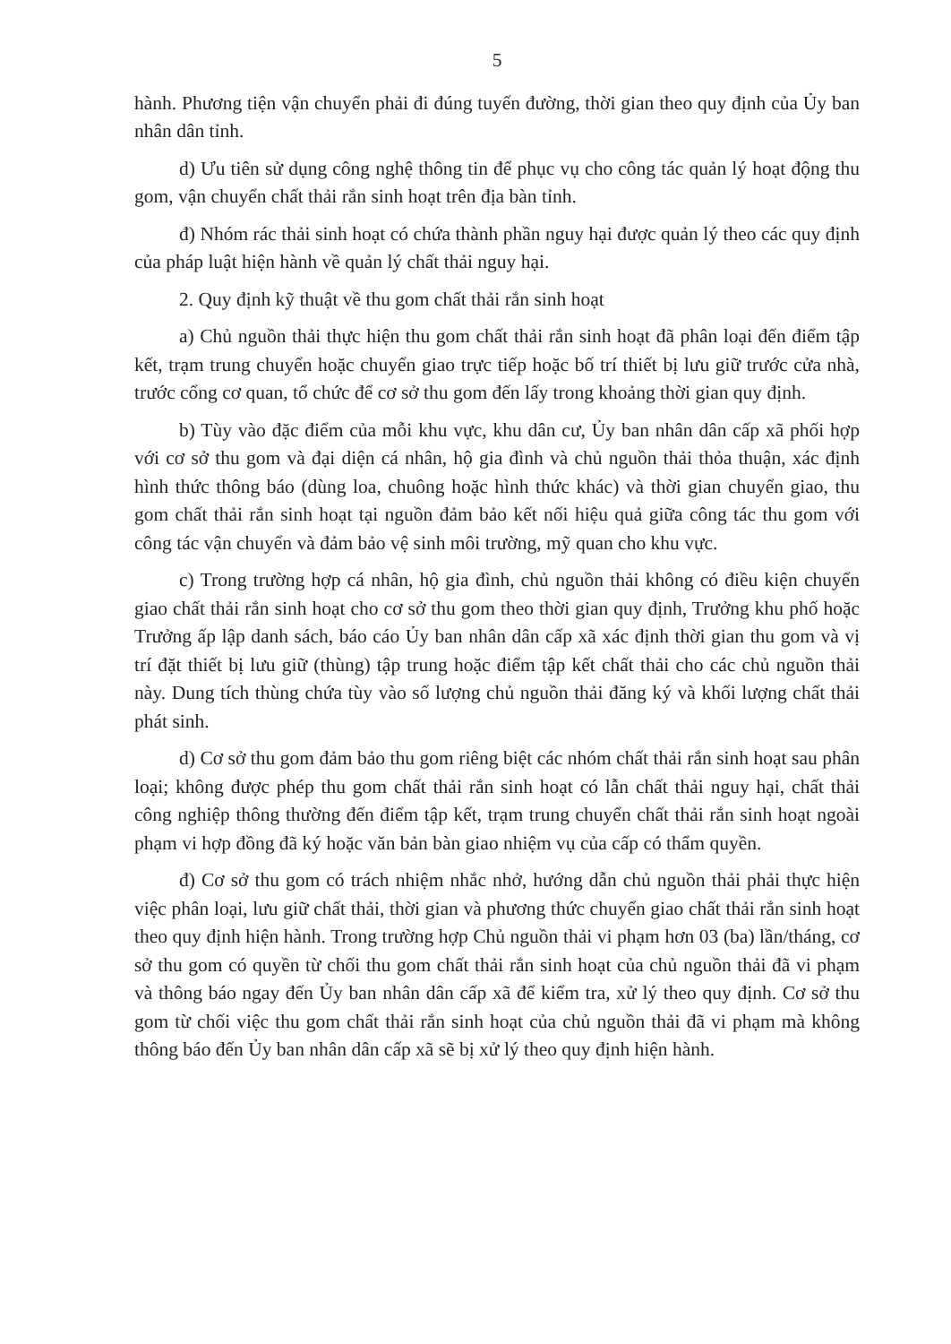5
hành. Phương tiện vận chuyển phải đi đúng tuyến đường, thời gian theo quy định của Ủy ban nhân dân tỉnh.
d) Ưu tiên sử dụng công nghệ thông tin để phục vụ cho công tác quản lý hoạt động thu gom, vận chuyển chất thải rắn sinh hoạt trên địa bàn tỉnh.
đ) Nhóm rác thải sinh hoạt có chứa thành phần nguy hại được quản lý theo các quy định của pháp luật hiện hành về quản lý chất thải nguy hại.
2. Quy định kỹ thuật về thu gom chất thải rắn sinh hoạt
a) Chủ nguồn thải thực hiện thu gom chất thải rắn sinh hoạt đã phân loại đến điểm tập kết, trạm trung chuyển hoặc chuyển giao trực tiếp hoặc bố trí thiết bị lưu giữ trước cửa nhà, trước cổng cơ quan, tổ chức để cơ sở thu gom đến lấy trong khoảng thời gian quy định.
b) Tùy vào đặc điểm của mỗi khu vực, khu dân cư, Ủy ban nhân dân cấp xã phối hợp với cơ sở thu gom và đại diện cá nhân, hộ gia đình và chủ nguồn thải thỏa thuận, xác định hình thức thông báo (dùng loa, chuông hoặc hình thức khác) và thời gian chuyển giao, thu gom chất thải rắn sinh hoạt tại nguồn đảm bảo kết nối hiệu quả giữa công tác thu gom với công tác vận chuyển và đảm bảo vệ sinh môi trường, mỹ quan cho khu vực.
c) Trong trường hợp cá nhân, hộ gia đình, chủ nguồn thải không có điều kiện chuyển giao chất thải rắn sinh hoạt cho cơ sở thu gom theo thời gian quy định, Trưởng khu phố hoặc Trưởng ấp lập danh sách, báo cáo Ủy ban nhân dân cấp xã xác định thời gian thu gom và vị trí đặt thiết bị lưu giữ (thùng) tập trung hoặc điểm tập kết chất thải cho các chủ nguồn thải này. Dung tích thùng chứa tùy vào số lượng chủ nguồn thải đăng ký và khối lượng chất thải phát sinh.
d) Cơ sở thu gom đảm bảo thu gom riêng biệt các nhóm chất thải rắn sinh hoạt sau phân loại; không được phép thu gom chất thải rắn sinh hoạt có lẫn chất thải nguy hại, chất thải công nghiệp thông thường đến điểm tập kết, trạm trung chuyển chất thải rắn sinh hoạt ngoài phạm vi hợp đồng đã ký hoặc văn bản bàn giao nhiệm vụ của cấp có thẩm quyền.
đ) Cơ sở thu gom có trách nhiệm nhắc nhở, hướng dẫn chủ nguồn thải phải thực hiện việc phân loại, lưu giữ chất thải, thời gian và phương thức chuyển giao chất thải rắn sinh hoạt theo quy định hiện hành. Trong trường hợp Chủ nguồn thải vi phạm hơn 03 (ba) lần/tháng, cơ sở thu gom có quyền từ chối thu gom chất thải rắn sinh hoạt của chủ nguồn thải đã vi phạm và thông báo ngay đến Ủy ban nhân dân cấp xã để kiểm tra, xử lý theo quy định. Cơ sở thu gom từ chối việc thu gom chất thải rắn sinh hoạt của chủ nguồn thải đã vi phạm mà không thông báo đến Ủy ban nhân dân cấp xã sẽ bị xử lý theo quy định hiện hành.